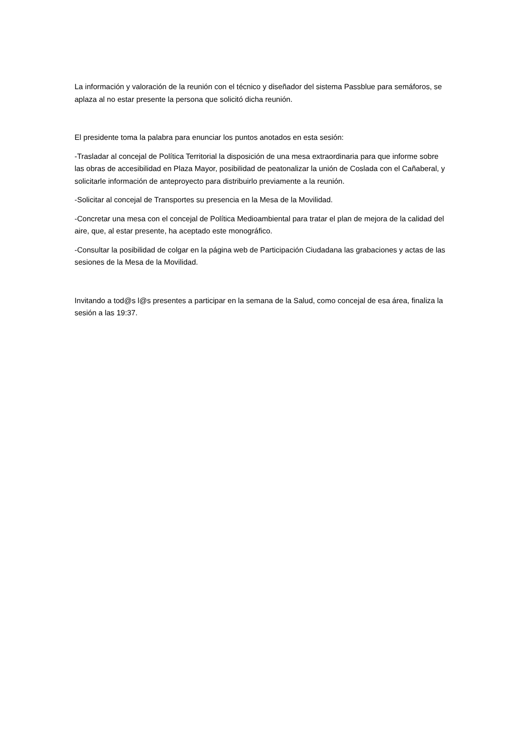La información y valoración de la reunión con el técnico y diseñador del sistema Passblue para semáforos, se aplaza al no estar presente la persona que solicitó dicha reunión.
El presidente toma la palabra para enunciar los puntos anotados en esta sesión:
-Trasladar al concejal de Política Territorial la disposición de una mesa extraordinaria para que informe sobre las obras de accesibilidad en Plaza Mayor, posibilidad de peatonalizar la unión de Coslada con el Cañaberal, y solicitarle información de anteproyecto para distribuirlo previamente a la reunión.
-Solicitar al concejal de Transportes su presencia en la Mesa de la Movilidad.
-Concretar una mesa con el concejal de Política Medioambiental para tratar el plan de mejora de la calidad del aire, que, al estar presente, ha aceptado este monográfico.
-Consultar la posibilidad de colgar en la página web de Participación Ciudadana las grabaciones y actas de las sesiones de la Mesa de la Movilidad.
Invitando a tod@s l@s presentes a participar en la semana de la Salud, como concejal de esa área, finaliza la sesión a las 19:37.